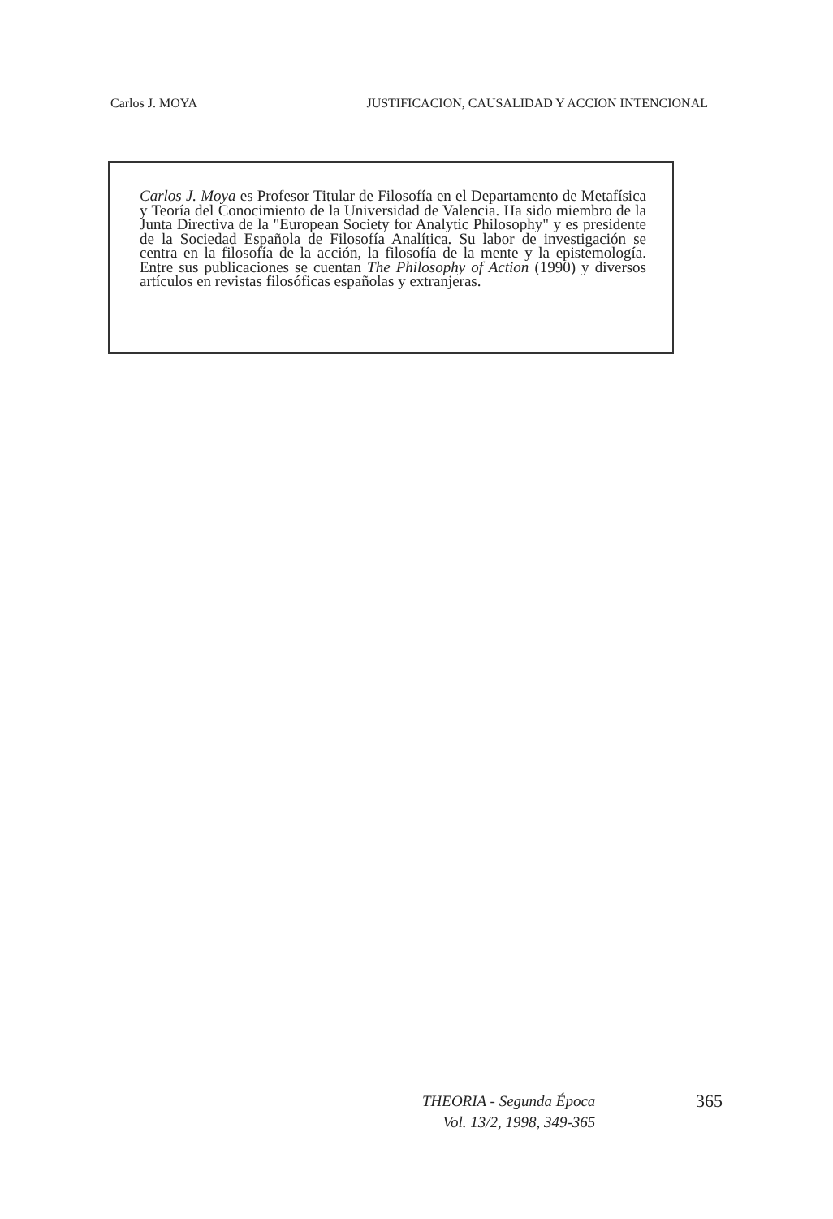Carlos J. MOYA JUSTIFICACION, CAUSALIDAD Y ACCION INTENCIONAL
Carlos J. Moya es Profesor Titular de Filosofía en el Departamento de Metafísica y Teoría del Conocimiento de la Universidad de Valencia. Ha sido miembro de la Junta Directiva de la "European Society for Analytic Philosophy" y es presidente de la Sociedad Española de Filosofía Analítica. Su labor de investigación se centra en la filosofía de la acción, la filosofía de la mente y la epistemología. Entre sus publicaciones se cuentan The Philosophy of Action (1990) y diversos artículos en revistas filosóficas españolas y extranjeras.
THEORIA - Segunda Época
Vol. 13/2, 1998, 349-365
365